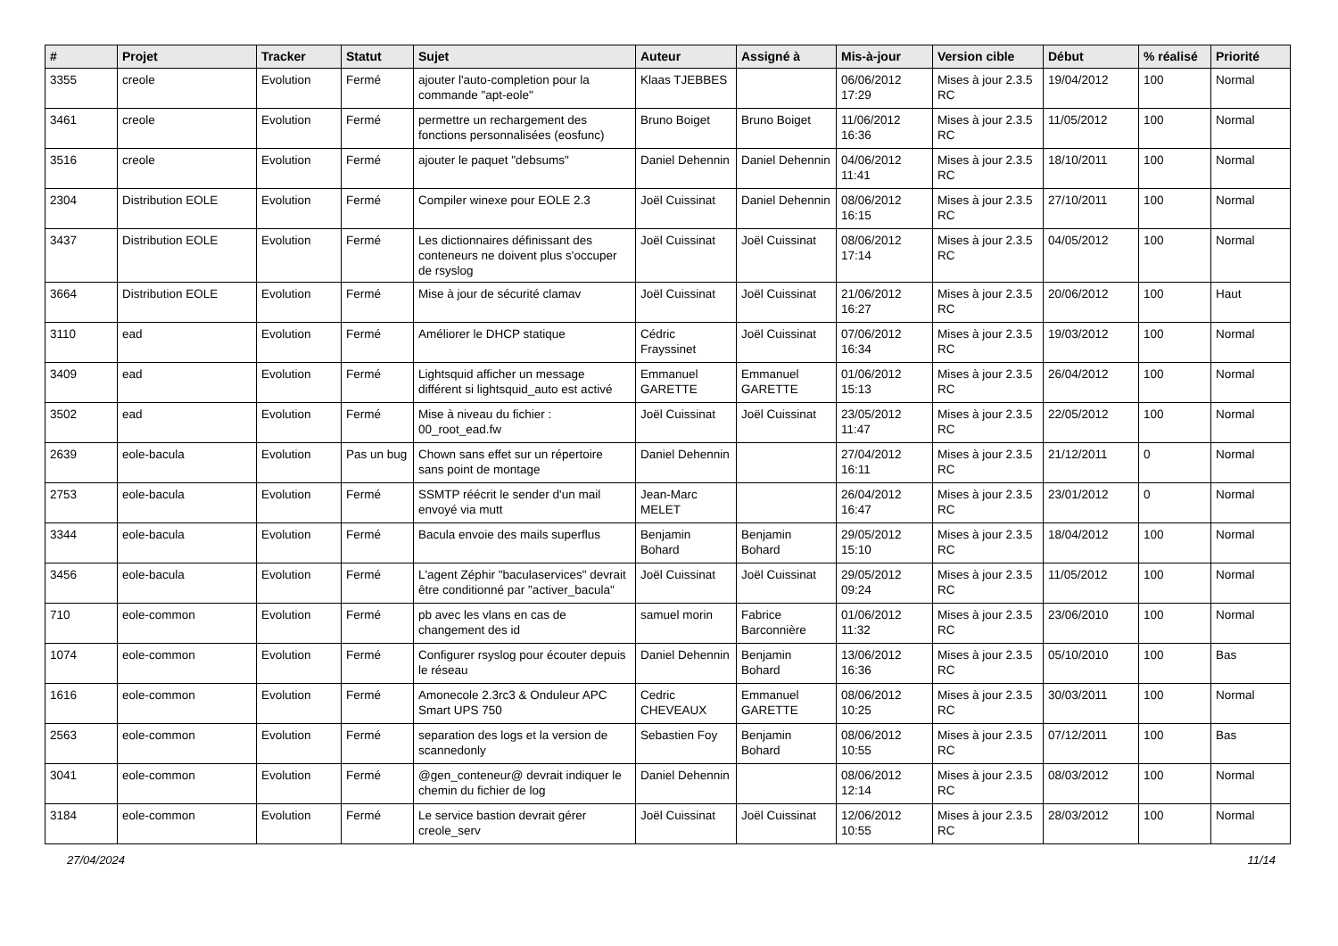| # | Projet | Tracker | Statut | Sujet | Auteur | Assigné à | Mis-à-jour | Version cible | Début | % réalisé | Priorité |
| --- | --- | --- | --- | --- | --- | --- | --- | --- | --- | --- | --- |
| 3355 | creole | Evolution | Fermé | ajouter l'auto-completion pour la commande "apt-eole" | Klaas TJEBBES | | 06/06/2012 17:29 | Mises à jour 2.3.5 RC | 19/04/2012 | 100 | Normal |
| 3461 | creole | Evolution | Fermé | permettre un rechargement des fonctions personnalisées (eosfunc) | Bruno Boiget | Bruno Boiget | 11/06/2012 16:36 | Mises à jour 2.3.5 RC | 11/05/2012 | 100 | Normal |
| 3516 | creole | Evolution | Fermé | ajouter le paquet "debsums" | Daniel Dehennin | Daniel Dehennin | 04/06/2012 11:41 | Mises à jour 2.3.5 RC | 18/10/2011 | 100 | Normal |
| 2304 | Distribution EOLE | Evolution | Fermé | Compiler winexe pour EOLE 2.3 | Joël Cuissinat | Daniel Dehennin | 08/06/2012 16:15 | Mises à jour 2.3.5 RC | 27/10/2011 | 100 | Normal |
| 3437 | Distribution EOLE | Evolution | Fermé | Les dictionnaires définissant des conteneurs ne doivent plus s'occuper de rsyslog | Joël Cuissinat | Joël Cuissinat | 08/06/2012 17:14 | Mises à jour 2.3.5 RC | 04/05/2012 | 100 | Normal |
| 3664 | Distribution EOLE | Evolution | Fermé | Mise à jour de sécurité clamav | Joël Cuissinat | Joël Cuissinat | 21/06/2012 16:27 | Mises à jour 2.3.5 RC | 20/06/2012 | 100 | Haut |
| 3110 | ead | Evolution | Fermé | Améliorer le DHCP statique | Cédric Frayssinet | Joël Cuissinat | 07/06/2012 16:34 | Mises à jour 2.3.5 RC | 19/03/2012 | 100 | Normal |
| 3409 | ead | Evolution | Fermé | Lightsquid afficher un message différent si lightsquid_auto est activé | Emmanuel GARETTE | Emmanuel GARETTE | 01/06/2012 15:13 | Mises à jour 2.3.5 RC | 26/04/2012 | 100 | Normal |
| 3502 | ead | Evolution | Fermé | Mise à niveau du fichier : 00_root_ead.fw | Joël Cuissinat | Joël Cuissinat | 23/05/2012 11:47 | Mises à jour 2.3.5 RC | 22/05/2012 | 100 | Normal |
| 2639 | eole-bacula | Evolution | Pas un bug | Chown sans effet sur un répertoire sans point de montage | Daniel Dehennin | | 27/04/2012 16:11 | Mises à jour 2.3.5 RC | 21/12/2011 | 0 | Normal |
| 2753 | eole-bacula | Evolution | Fermé | SSMTP réécrit le sender d'un mail envoyé via mutt | Jean-Marc MELET | | 26/04/2012 16:47 | Mises à jour 2.3.5 RC | 23/01/2012 | 0 | Normal |
| 3344 | eole-bacula | Evolution | Fermé | Bacula envoie des mails superflus | Benjamin Bohard | Benjamin Bohard | 29/05/2012 15:10 | Mises à jour 2.3.5 RC | 18/04/2012 | 100 | Normal |
| 3456 | eole-bacula | Evolution | Fermé | L'agent Zéphir "baculaservices" devrait être conditionné par "activer_bacula" | Joël Cuissinat | Joël Cuissinat | 29/05/2012 09:24 | Mises à jour 2.3.5 RC | 11/05/2012 | 100 | Normal |
| 710 | eole-common | Evolution | Fermé | pb avec les vlans en cas de changement des id | samuel morin | Fabrice Barconnière | 01/06/2012 11:32 | Mises à jour 2.3.5 RC | 23/06/2010 | 100 | Normal |
| 1074 | eole-common | Evolution | Fermé | Configurer rsyslog pour écouter depuis le réseau | Daniel Dehennin | Benjamin Bohard | 13/06/2012 16:36 | Mises à jour 2.3.5 RC | 05/10/2010 | 100 | Bas |
| 1616 | eole-common | Evolution | Fermé | Amonecole 2.3rc3 & Onduleur APC Smart UPS 750 | Cedric CHEVEAUX | Emmanuel GARETTE | 08/06/2012 10:25 | Mises à jour 2.3.5 RC | 30/03/2011 | 100 | Normal |
| 2563 | eole-common | Evolution | Fermé | separation des logs et la version de scannedonly | Sebastien Foy | Benjamin Bohard | 08/06/2012 10:55 | Mises à jour 2.3.5 RC | 07/12/2011 | 100 | Bas |
| 3041 | eole-common | Evolution | Fermé | @gen_conteneur@ devrait indiquer le chemin du fichier de log | Daniel Dehennin | | 08/06/2012 12:14 | Mises à jour 2.3.5 RC | 08/03/2012 | 100 | Normal |
| 3184 | eole-common | Evolution | Fermé | Le service bastion devrait gérer creole_serv | Joël Cuissinat | Joël Cuissinat | 12/06/2012 10:55 | Mises à jour 2.3.5 RC | 28/03/2012 | 100 | Normal |
27/04/2024 11/14